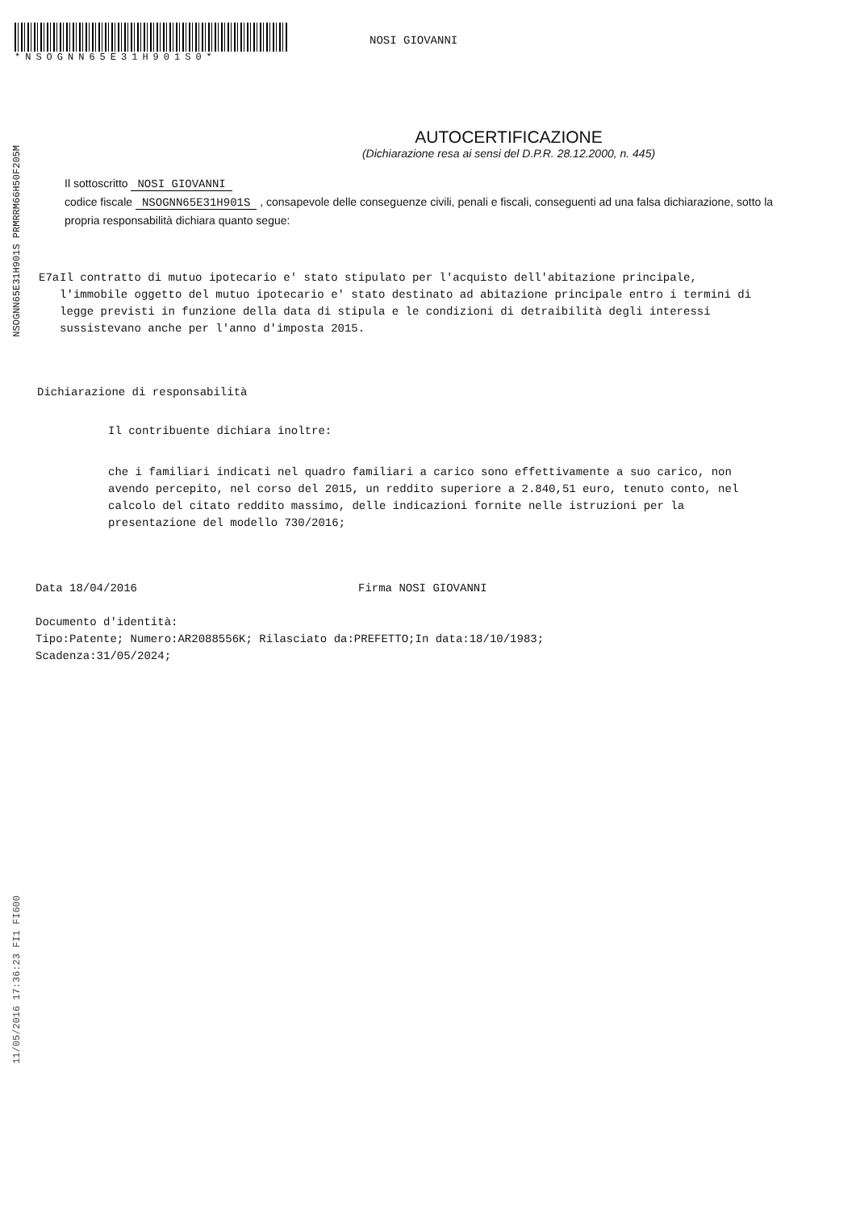*NSOGNN65E31H901S0*
NOSI GIOVANNI
AUTOCERTIFICAZIONE
(Dichiarazione resa ai sensi del D.P.R. 28.12.2000, n. 445)
Il sottoscritto NOSI GIOVANNI
codice fiscale NSOGNN65E31H901S , consapevole delle conseguenze civili, penali e fiscali, conseguenti ad una falsa dichiarazione, sotto la propria responsabilità dichiara quanto segue:
E7a Il contratto di mutuo ipotecario e' stato stipulato per l'acquisto dell'abitazione principale, l'immobile oggetto del mutuo ipotecario e' stato destinato ad abitazione principale entro i termini di legge previsti in funzione della data di stipula e le condizioni di detraibilità degli interessi sussistevano anche per l'anno d'imposta 2015.
Dichiarazione di responsabilità
Il contribuente dichiara inoltre:
che i familiari indicati nel quadro familiari a carico sono effettivamente a suo carico, non avendo percepito, nel corso del 2015, un reddito superiore a 2.840,51 euro, tenuto conto, nel calcolo del citato reddito massimo, delle indicazioni fornite nelle istruzioni per la presentazione del modello 730/2016;
Data 18/04/2016 Firma NOSI GIOVANNI
Documento d'identità:
Tipo:Patente; Numero:AR2088556K; Rilasciato da:PREFETTO;In data:18/10/1983;
Scadenza:31/05/2024;
NSOGNN65E31H901S PRMRRM66H50F205M
11/05/2016 17:36:23 FI1 FI600